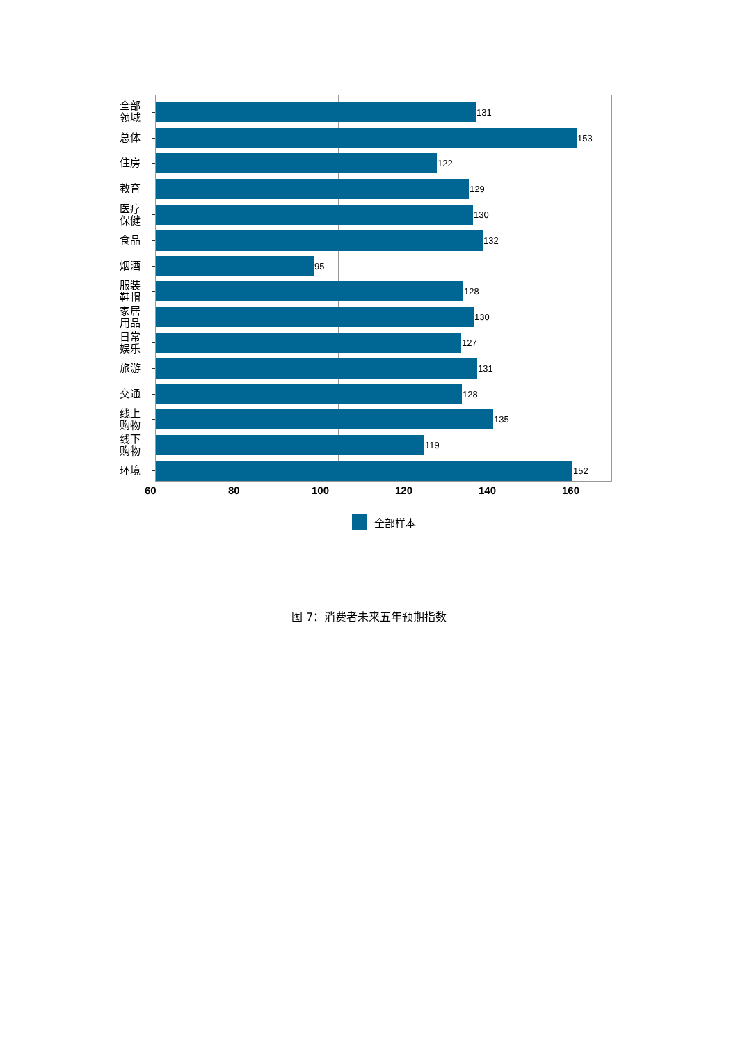全部 领域
131
总体
153
住房
122
教育
129
医疗 保健
130
食品
132
烟酒
95
服装 鞋帽
128
家居 用品
130
日常 娱乐
127
旅游
131
交通
128
线上 购物
135
线下 购物
119
环境
152
60 80 100 120 140 160
全部样本
图 7：消费者未来五年预期指数